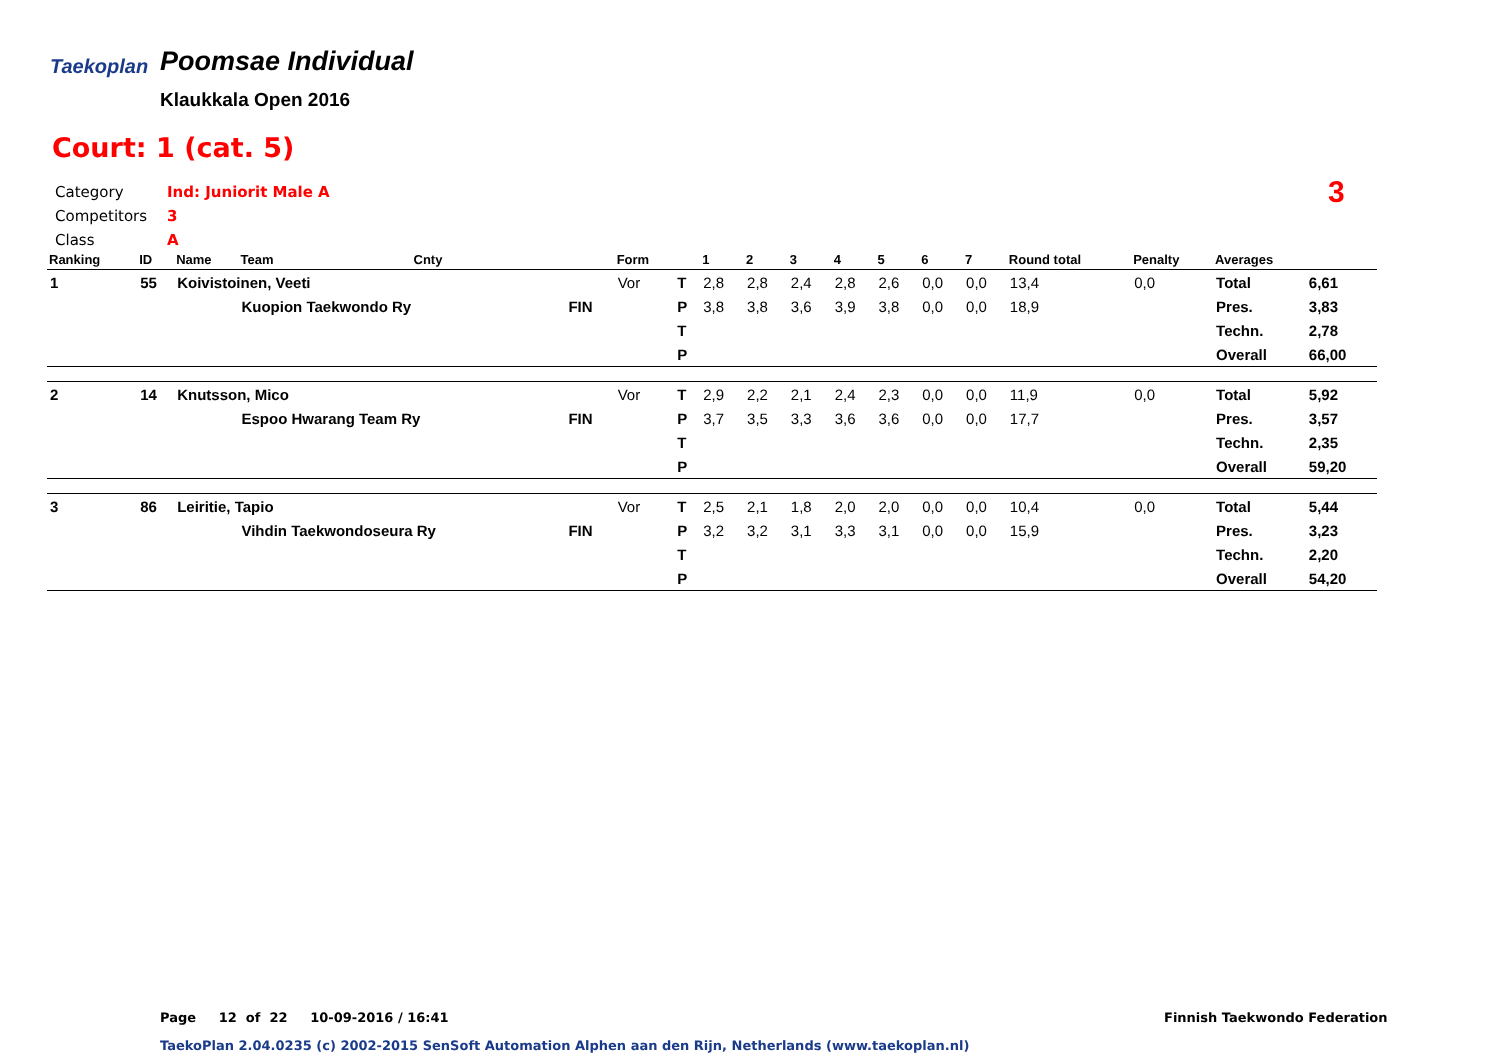Taekoplan
Poomsae Individual
Klaukkala Open 2016
Court: 1 (cat. 5)
Category Ind: Juniorit Male A
Competitors 3
Class A
3
| Ranking | ID | Name | Team | Cnty | | Form | | 1 | 2 | 3 | 4 | 5 | 6 | 7 | Round total | Penalty | Averages | |
| --- | --- | --- | --- | --- | --- | --- | --- | --- | --- | --- | --- | --- | --- | --- | --- | --- | --- | --- |
| 1 | 55 | Koivistoinen, Veeti | | | | Vor | T | 2,8 | 2,8 | 2,4 | 2,8 | 2,6 | 0,0 | 0,0 | 13,4 | 0,0 | Total | 6,61 |
| | | | Kuopion Taekwondo Ry | | FIN | | P | 3,8 | 3,8 | 3,6 | 3,9 | 3,8 | 0,0 | 0,0 | 18,9 | | Pres. | 3,83 |
| | | | | | | | T | | | | | | | | | | Techn. | 2,78 |
| | | | | | | | P | | | | | | | | | | Overall | 66,00 |
| 2 | 14 | Knutsson, Mico | | | | Vor | T | 2,9 | 2,2 | 2,1 | 2,4 | 2,3 | 0,0 | 0,0 | 11,9 | 0,0 | Total | 5,92 |
| | | | Espoo Hwarang Team Ry | | FIN | | P | 3,7 | 3,5 | 3,3 | 3,6 | 3,6 | 0,0 | 0,0 | 17,7 | | Pres. | 3,57 |
| | | | | | | | T | | | | | | | | | | Techn. | 2,35 |
| | | | | | | | P | | | | | | | | | | Overall | 59,20 |
| 3 | 86 | Leiritie, Tapio | | | | Vor | T | 2,5 | 2,1 | 1,8 | 2,0 | 2,0 | 0,0 | 0,0 | 10,4 | 0,0 | Total | 5,44 |
| | | | Vihdin Taekwondoseura Ry | | FIN | | P | 3,2 | 3,2 | 3,1 | 3,3 | 3,1 | 0,0 | 0,0 | 15,9 | | Pres. | 3,23 |
| | | | | | | | T | | | | | | | | | | Techn. | 2,20 |
| | | | | | | | P | | | | | | | | | | Overall | 54,20 |
Page 12 of 22 10-09-2016 / 16:41
Finnish Taekwondo Federation
TaekoPlan 2.04.0235 (c) 2002-2015 SenSoft Automation Alphen aan den Rijn, Netherlands (www.taekoplan.nl)